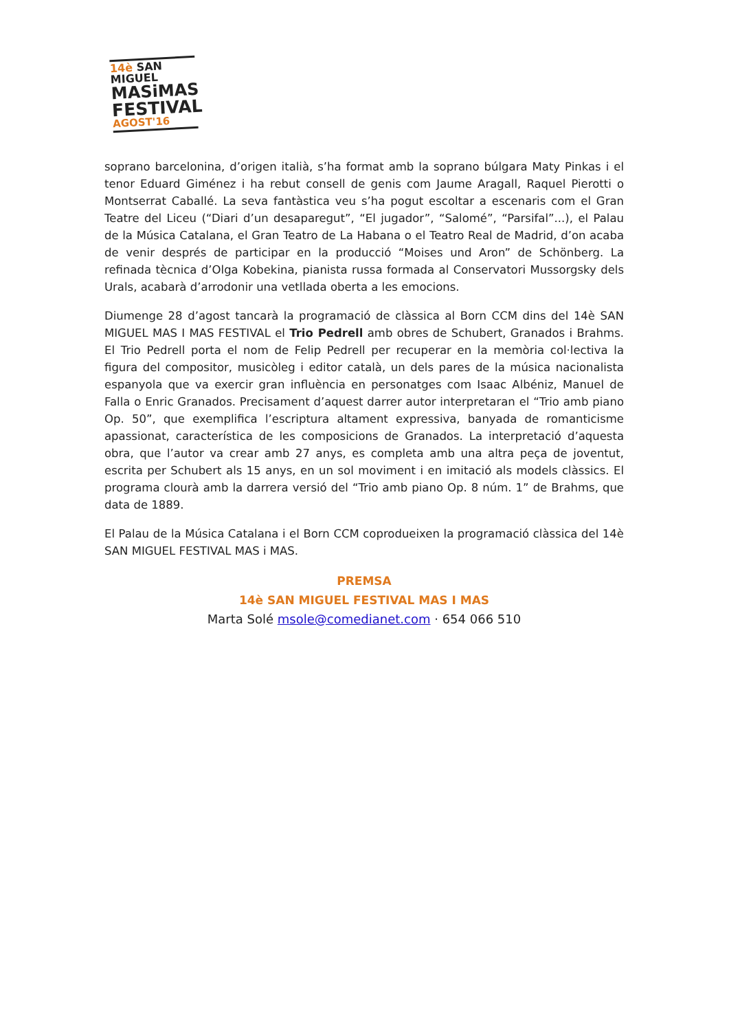14è SAN MIGUEL
MASiMAS
FESTIVAL
AGOST'16
soprano barcelonina, d’origen italià, s’ha format amb la soprano búlgara Maty Pinkas i el tenor Eduard Giménez i ha rebut consell de genis com Jaume Aragall, Raquel Pierotti o Montserrat Caballé. La seva fantàstica veu s’ha pogut escoltar a escenaris com el Gran Teatre del Liceu (“Diari d’un desaparegut”, “El jugador”, “Salomé”, “Parsifal”...), el Palau de la Música Catalana, el Gran Teatro de La Habana o el Teatro Real de Madrid, d’on acaba de venir després de participar en la producció “Moises und Aron” de Schönberg. La refinada tècnica d’Olga Kobekina, pianista russa formada al Conservatori Mussorgsky dels Urals, acabarà d’arrodonir una vetllada oberta a les emocions.
Diumenge 28 d’agost tancarà la programació de clàssica al Born CCM dins del 14è SAN MIGUEL MAS I MAS FESTIVAL el Trio Pedrell amb obres de Schubert, Granados i Brahms. El Trio Pedrell porta el nom de Felip Pedrell per recuperar en la memòria col·lectiva la figura del compositor, musicòleg i editor català, un dels pares de la música nacionalista espanyola que va exercir gran influència en personatges com Isaac Albéniz, Manuel de Falla o Enric Granados. Precisament d’aquest darrer autor interpretaran el “Trio amb piano Op. 50”, que exemplifica l’escriptura altament expressiva, banyada de romanticisme apassionat, característica de les composicions de Granados. La interpretació d’aquesta obra, que l’autor va crear amb 27 anys, es completa amb una altra peça de joventut, escrita per Schubert als 15 anys, en un sol moviment i en imitació als models clàssics. El programa clourà amb la darrera versió del “Trio amb piano Op. 8 núm. 1” de Brahms, que data de 1889.
El Palau de la Música Catalana i el Born CCM coprodueixen la programació clàssica del 14è SAN MIGUEL FESTIVAL MAS i MAS.
PREMSA
14è SAN MIGUEL FESTIVAL MAS I MAS
Marta Solé msole@comedianet.com · 654 066 510